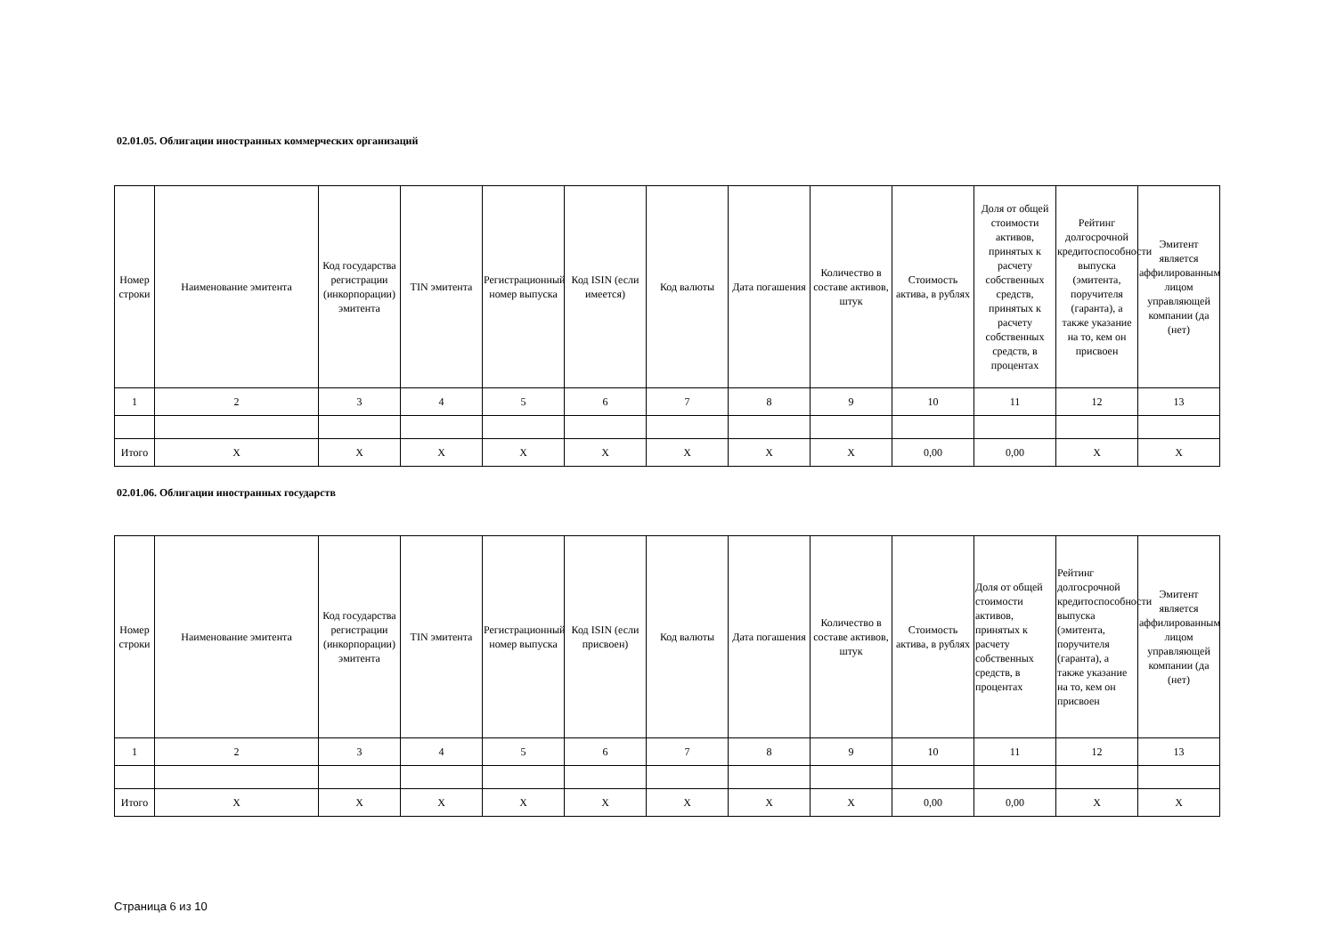02.01.05. Облигации иностранных коммерческих организаций
| Номер строки | Наименование эмитента | Код государства регистрации (инкорпорации) эмитента | TIN эмитента | Регистрационный номер выпуска | Код ISIN (если имеется) | Код валюты | Дата погашения | Количество в составе активов, штук | Стоимость актива, в рублях | Доля от общей стоимости активов, принятых к расчету собственных средств, принятых к расчету собственных средств, в процентах | Рейтинг долгосрочной кредитоспособности выпуска (эмитента, поручителя (гаранта), а также указание на то, кем он присвоен | Эмитент является аффилированным лицом управляющей компании (да (нет) |
| --- | --- | --- | --- | --- | --- | --- | --- | --- | --- | --- | --- | --- |
| 1 | 2 | 3 | 4 | 5 | 6 | 7 | 8 | 9 | 10 | 11 | 12 | 13 |
| Итого | X | X | X | X | X | X | X | X | 0,00 | 0,00 | X | X |
02.01.06. Облигации иностранных государств
| Номер строки | Наименование эмитента | Код государства регистрации (инкорпорации) эмитента | TIN эмитента | Регистрационный номер выпуска | Код ISIN (если присвоен) | Код валюты | Дата погашения | Количество в составе активов, штук | Стоимость актива, в рублях | Доля от общей стоимости активов, принятых к расчету собственных средств, в процентах | Рейтинг долгосрочной кредитоспособности выпуска (эмитента, поручителя (гаранта), а также указание на то, кем он присвоен | Эмитент является аффилированным лицом управляющей компании (да (нет) |
| --- | --- | --- | --- | --- | --- | --- | --- | --- | --- | --- | --- | --- |
| 1 | 2 | 3 | 4 | 5 | 6 | 7 | 8 | 9 | 10 | 11 | 12 | 13 |
| Итого | X | X | X | X | X | X | X | X | 0,00 | 0,00 | X | X |
Страница 6 из 10